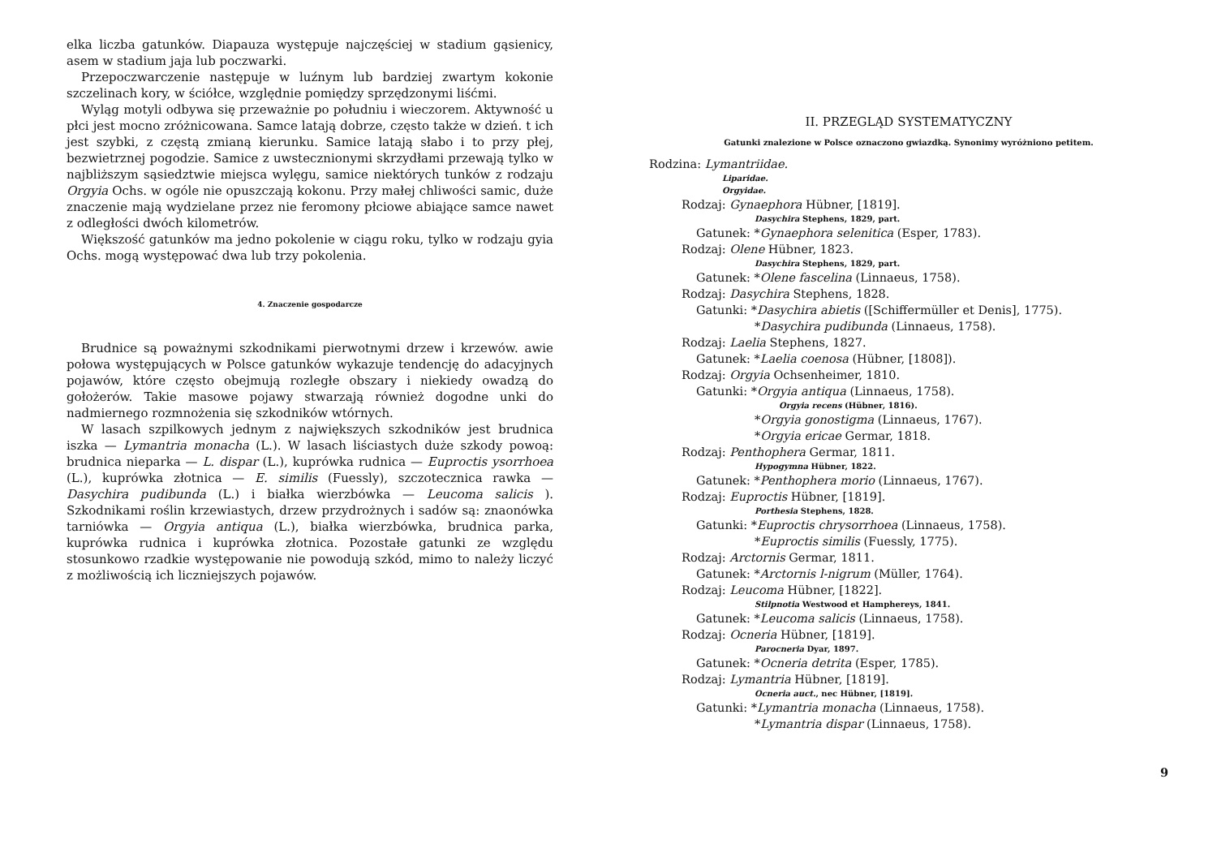elka liczba gatunków. Diapauza występuje najczęściej w stadium gąsienicy, asem w stadium jaja lub poczwarki.
Przepoczwarczenie następuje w luźnym lub bardziej zwartym kokonie szczelinach kory, w ściółce, względnie pomiędzy sprzędzonymi liśćmi.
Wyląg motyli odbywa się przeważnie po południu i wieczorem. Aktywność u płci jest mocno zróżnicowana. Samce latają dobrze, często także w dzień. t ich jest szybki, z częstą zmianą kierunku. Samice latają słabo i to przy płej, bezwietrznej pogodzie. Samice z uwstecznionymi skrzydłami przewają tylko w najbliższym sąsiedztwie miejsca wylęgu, samice niektórych tunków z rodzaju Orgyia Ochs. w ogóle nie opuszczają kokonu. Przy małej chliwości samic, duże znaczenie mają wydzielane przez nie feromony płciowe abiające samce nawet z odległości dwóch kilometrów.
Większość gatunków ma jedno pokolenie w ciągu roku, tylko w rodzaju gyia Ochs. mogą występować dwa lub trzy pokolenia.
4. Znaczenie gospodarcze
Brudnice są poważnymi szkodnikami pierwotnymi drzew i krzewów. awie połowa występujących w Polsce gatunków wykazuje tendencję do adacyjnych pojawów, które często obejmują rozległe obszary i niekiedy owadzą do gołożerów. Takie masowe pojawy stwarzają również dogodne unki do nadmiernego rozmnożenia się szkodników wtórnych.
W lasach szpilkowych jednym z największych szkodników jest brudnica iszka — Lymantria monacha (L.). W lasach liściastych duże szkody powoą: brudnica nieparka — L. dispar (L.), kuprówka rudnica — Euproctis ysorrhoea (L.), kuprówka złotnica — E. similis (Fuessly), szczotecznica rawka — Dasychira pudibunda (L.) i białka wierzbówka — Leucoma salicis ). Szkodnikami roślin krzewiastych, drzew przydrożnych i sadów są: znaonówka tarniówka — Orgyia antiqua (L.), białka wierzbówka, brudnica parka, kuprówka rudnica i kuprówka złotnica. Pozostałe gatunki ze względu stosunkowo rzadkie występowanie nie powodują szkód, mimo to należy liczyć z możliwością ich liczniejszych pojawów.
II. PRZEGLĄD SYSTEMATYCZNY
Gatunki znalezione w Polsce oznaczono gwiazdką. Synonimy wyróżniono petitem.
Rodzina: Lymantriidae.
Liparidae.
Orgyidae.
Rodzaj: Gynaephora Hübner, [1819].
Dasychira Stephens, 1829, part.
Gatunek: *Gynaephora selenitica (Esper, 1783).
Rodzaj: Olene Hübner, 1823.
Dasychira Stephens, 1829, part.
Gatunek: *Olene fascelina (Linnaeus, 1758).
Rodzaj: Dasychira Stephens, 1828.
Gatunki: *Dasychira abietis ([Schiffermüller et Denis], 1775).
*Dasychira pudibunda (Linnaeus, 1758).
Rodzaj: Laelia Stephens, 1827.
Gatunek: *Laelia coenosa (Hübner, [1808]).
Rodzaj: Orgyia Ochsenheimer, 1810.
Gatunki: *Orgyia antiqua (Linnaeus, 1758).
Orgyia recens (Hübner, 1816).
*Orgyia gonostigma (Linnaeus, 1767).
*Orgyia ericae Germar, 1818.
Rodzaj: Penthophera Germar, 1811.
Hypogymna Hübner, 1822.
Gatunek: *Penthophera morio (Linnaeus, 1767).
Rodzaj: Euproctis Hübner, [1819].
Porthesia Stephens, 1828.
Gatunki: *Euproctis chrysorrhoea (Linnaeus, 1758).
*Euproctis similis (Fuessly, 1775).
Rodzaj: Arctornis Germar, 1811.
Gatunek: *Arctornis l-nigrum (Müller, 1764).
Rodzaj: Leucoma Hübner, [1822].
Stilpnotia Westwood et Hamphereys, 1841.
Gatunek: *Leucoma salicis (Linnaeus, 1758).
Rodzaj: Ocneria Hübner, [1819].
Parocneria Dyar, 1897.
Gatunek: *Ocneria detrita (Esper, 1785).
Rodzaj: Lymantria Hübner, [1819].
Ocneria auct., nec Hübner, [1819].
Gatunki: *Lymantria monacha (Linnaeus, 1758).
*Lymantria dispar (Linnaeus, 1758).
9